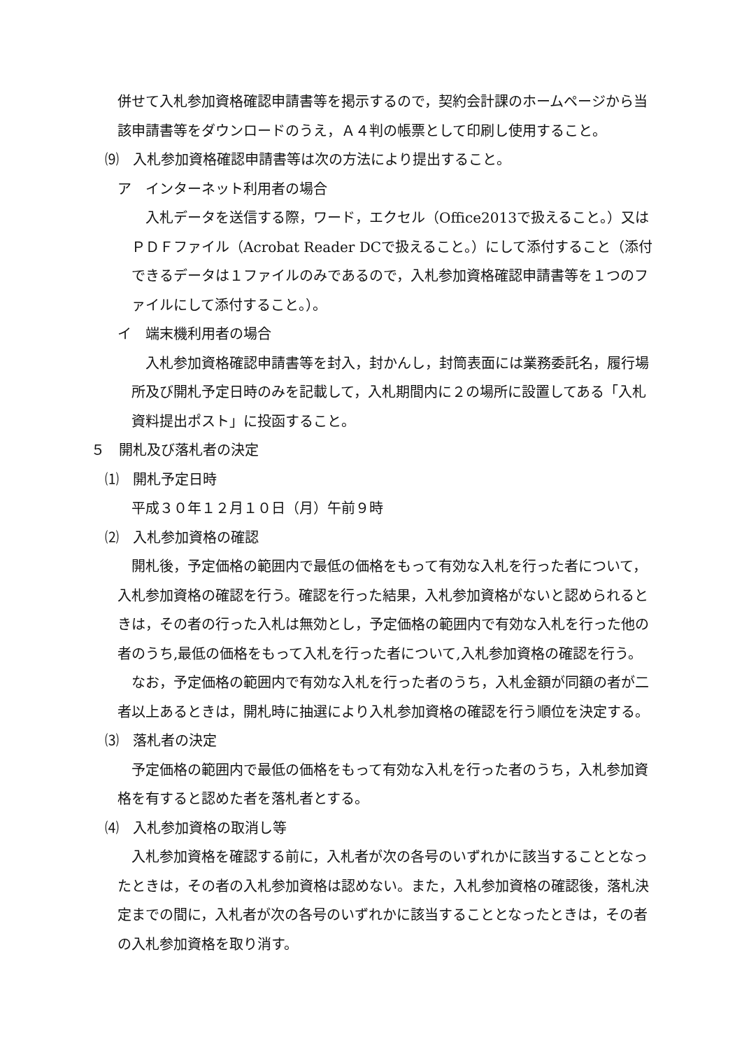併せて入札参加資格確認申請書等を掲示するので，契約会計課のホームページから当該申請書等をダウンロードのうえ，Ａ４判の帳票として印刷し使用すること。
⑼　入札参加資格確認申請書等は次の方法により提出すること。
ア　インターネット利用者の場合
入札データを送信する際，ワード，エクセル（Office2013で扱えること。）又はＰＤＦファイル（Acrobat Reader DCで扱えること。）にして添付すること（添付できるデータは１ファイルのみであるので，入札参加資格確認申請書等を１つのファイルにして添付すること。）。
イ　端末機利用者の場合
入札参加資格確認申請書等を封入，封かんし，封筒表面には業務委託名，履行場所及び開札予定日時のみを記載して，入札期間内に２の場所に設置してある「入札資料提出ポスト」に投函すること。
５　開札及び落札者の決定
⑴　開札予定日時
平成３０年１２月１０日（月）午前９時
⑵　入札参加資格の確認
開札後，予定価格の範囲内で最低の価格をもって有効な入札を行った者について，入札参加資格の確認を行う。確認を行った結果，入札参加資格がないと認められるときは，その者の行った入札は無効とし，予定価格の範囲内で有効な入札を行った他の者のうち,最低の価格をもって入札を行った者について,入札参加資格の確認を行う。
なお，予定価格の範囲内で有効な入札を行った者のうち，入札金額が同額の者が二者以上あるときは，開札時に抽選により入札参加資格の確認を行う順位を決定する。
⑶　落札者の決定
予定価格の範囲内で最低の価格をもって有効な入札を行った者のうち，入札参加資格を有すると認めた者を落札者とする。
⑷　入札参加資格の取消し等
入札参加資格を確認する前に，入札者が次の各号のいずれかに該当することとなったときは，その者の入札参加資格は認めない。また，入札参加資格の確認後，落札決定までの間に，入札者が次の各号のいずれかに該当することとなったときは，その者の入札参加資格を取り消す。